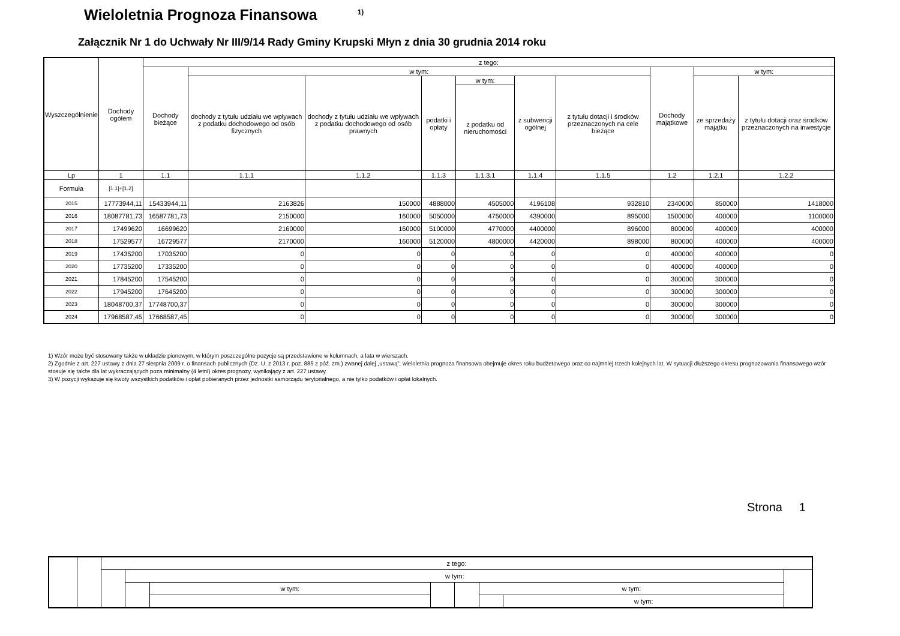Wieloletnia Prognoza Finansowa <sup>1)</sup>
Załącznik Nr 1 do Uchwały Nr III/9/14 Rady Gminy Krupski Młyn z dnia 30 grudnia 2014 roku
| Wyszczególnienie | Dochody ogółem | z tego: | | | | | | | | | |
| --- | --- | --- | --- | --- | --- | --- | --- | --- | --- | --- | --- |
| | | Dochody bieżące | w tym: | | | | | | Dochody majątkowe | w tym: | |
| | | | dochody z tytułu udziału we wpływach z podatku dochodowego od osób fizycznych | dochody z tytułu udziału we wpływach z podatku dochodowego od osób prawnych | podatki i opłaty | w tym: | z subwencji ogólnej | z tytułu dotacji i środków przeznaczonych na cele bieżące | | ze sprzedaży majątku | z tytułu dotacji oraz środków przeznaczonych na inwestycje |
| | | | | | | z podatku od nieruchomości | | | | | |
| Lp | 1 | 1.1 | 1.1.1 | 1.1.2 | 1.1.3 | 1.1.3.1 | 1.1.4 | 1.1.5 | 1.2 | 1.2.1 | 1.2.2 |
| Formuła | [1.1]+[1.2] | | | | | | | | | | |
| 2015 | 17773944,11 | 15433944,11 | 2163826 | 150000 | 4888000 | 4505000 | 4196108 | 932810 | 2340000 | 850000 | 1418000 |
| 2016 | 18087781,73 | 16587781,73 | 2150000 | 160000 | 5050000 | 4750000 | 4390000 | 895000 | 1500000 | 400000 | 1100000 |
| 2017 | 17499620 | 16699620 | 2160000 | 160000 | 5100000 | 4770000 | 4400000 | 896000 | 800000 | 400000 | 400000 |
| 2018 | 17529577 | 16729577 | 2170000 | 160000 | 5120000 | 4800000 | 4420000 | 898000 | 800000 | 400000 | 400000 |
| 2019 | 17435200 | 17035200 | 0 | 0 | 0 | 0 | 0 | 0 | 400000 | 400000 | 0 |
| 2020 | 17735200 | 17335200 | 0 | 0 | 0 | 0 | 0 | 0 | 400000 | 400000 | 0 |
| 2021 | 17845200 | 17545200 | 0 | 0 | 0 | 0 | 0 | 0 | 300000 | 300000 | 0 |
| 2022 | 17945200 | 17645200 | 0 | 0 | 0 | 0 | 0 | 0 | 300000 | 300000 | 0 |
| 2023 | 18048700,37 | 17748700,37 | 0 | 0 | 0 | 0 | 0 | 0 | 300000 | 300000 | 0 |
| 2024 | 17968587,45 | 17668587,45 | 0 | 0 | 0 | 0 | 0 | 0 | 300000 | 300000 | 0 |
1) Wzór może być stosowany także w układzie pionowym, w którym poszczególne pozycje są przedstawione w kolumnach, a lata w wierszach.
2) Zgodnie z art. 227 ustawy z dnia 27 sierpnia 2009 r. o finansach publicznych (Dz. U. z 2013 r. poz. 885 z póź. zm.) zwanej dalej „ustawą”, wieloletnia prognoza finansowa obejmuje okres roku budżetowego oraz co najmniej trzech kolejnych lat. W sytuacji dłuższego okresu prognozowania finansowego wzór stosuje się także dla lat wykraczających poza minimalny (4 letni) okres prognozy, wynikający z art. 227 ustawy.
3) W pozycji wykazuje się kwoty wszystkich podatków i opłat pobieranych przez jednostki samorządu terytorialnego, a nie tylko podatków i opłat lokalnych.
Strona 1
| | | z tego: | | | | | | | |
| | | | w tym: | | | | | | |
| | | | | w tym: | | | w tym: | | |
| | | | | | | | | w tym: | |